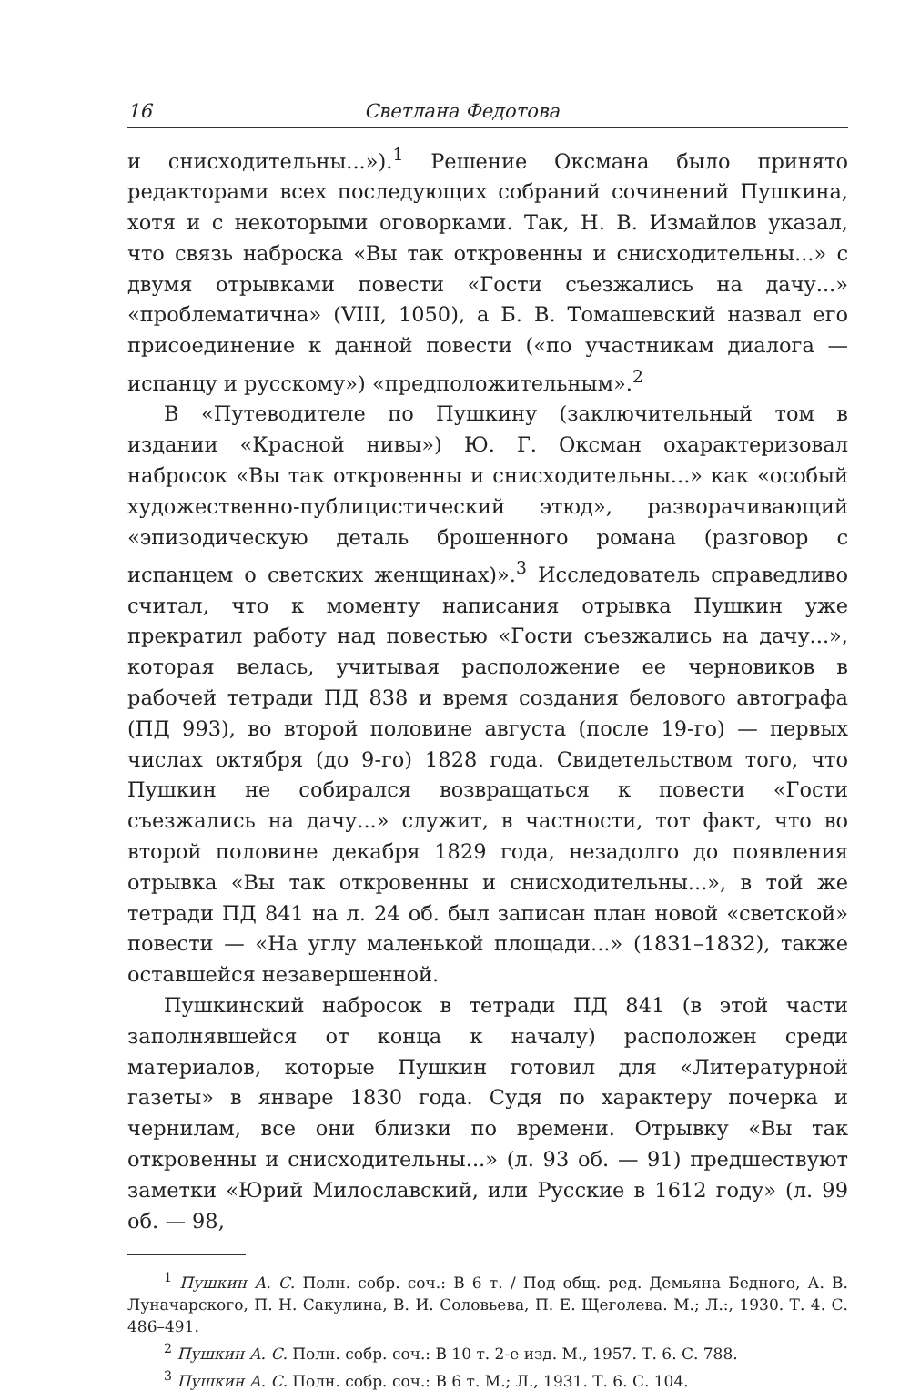16 Светлана Федотова
и снисходительны...»).<sup>1</sup> Решение Оксмана было принято редакторами всех последующих собраний сочинений Пушкина, хотя и с некоторыми оговорками. Так, Н. В. Измайлов указал, что связь наброска «Вы так откровенны и снисходительны...» с двумя отрывками повести «Гости съезжались на дачу...» «проблематична» (VIII, 1050), а Б. В. Томашевский назвал его присоединение к данной повести («по участникам диалога — испанцу и русскому») «предположительным».<sup>2</sup>
В «Путеводителе по Пушкину (заключительный том в издании «Красной нивы») Ю. Г. Оксман охарактеризовал набросок «Вы так откровенны и снисходительны...» как «особый художественно-публицистический этюд», разворачивающий «эпизодическую деталь брошенного романа (разговор с испанцем о светских женщинах)».<sup>3</sup> Исследователь справедливо считал, что к моменту написания отрывка Пушкин уже прекратил работу над повестью «Гости съезжались на дачу...», которая велась, учитывая расположение ее черновиков в рабочей тетради ПД 838 и время создания белового автографа (ПД 993), во второй половине августа (после 19-го) — первых числах октября (до 9-го) 1828 года. Свидетельством того, что Пушкин не собирался возвращаться к повести «Гости съезжались на дачу...» служит, в частности, тот факт, что во второй половине декабря 1829 года, незадолго до появления отрывка «Вы так откровенны и снисходительны...», в той же тетради ПД 841 на л. 24 об. был записан план новой «светской» повести — «На углу маленькой площади...» (1831–1832), также оставшейся незавершенной.
Пушкинский набросок в тетради ПД 841 (в этой части заполнявшейся от конца к началу) расположен среди материалов, которые Пушкин готовил для «Литературной газеты» в январе 1830 года. Судя по характеру почерка и чернилам, все они близки по времени. Отрывку «Вы так откровенны и снисходительны...» (л. 93 об. — 91) предшествуют заметки «Юрий Милославский, или Русские в 1612 году» (л. 99 об. — 98,
<sup>1</sup> Пушкин А. С. Полн. собр. соч.: В 6 т. / Под общ. ред. Демьяна Бедного, А. В. Луначарского, П. Н. Сакулина, В. И. Соловьева, П. Е. Щеголева. М.; Л.:, 1930. Т. 4. С. 486–491.
<sup>2</sup> Пушкин А. С. Полн. собр. соч.: В 10 т. 2-е изд. М., 1957. Т. 6. С. 788.
<sup>3</sup> Пушкин А. С. Полн. собр. соч.: В 6 т. М.; Л., 1931. Т. 6. С. 104.